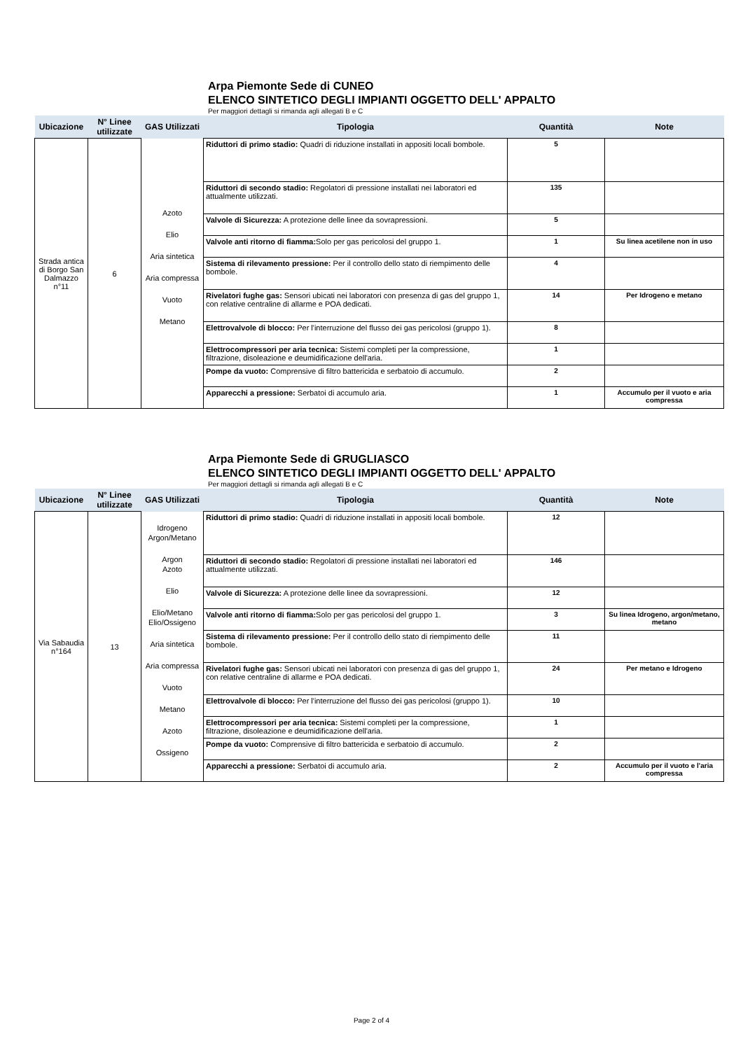Arpa Piemonte Sede di CUNEO
ELENCO SINTETICO DEGLI IMPIANTI OGGETTO DELL' APPALTO
Per maggiori dettagli si rimanda agli allegati B e C
| Ubicazione | N° Linee utilizzate | GAS Utilizzati | Tipologia | Quantità | Note |
| --- | --- | --- | --- | --- | --- |
| Strada antica di Borgo San Dalmazzo n°11 | 6 | Azoto Elio Aria sintetica Aria compressa Vuoto Metano | Riduttori di primo stadio: Quadri di riduzione installati in appositi locali bombole. | 5 | |
| | | | Riduttori di secondo stadio: Regolatori di pressione installati nei laboratori ed attualmente utilizzati. | 135 | |
| | | | Valvole di Sicurezza: A protezione delle linee da sovrapressioni. | 5 | |
| | | | Valvole anti ritorno di fiamma: Solo per gas pericolosi del gruppo 1. | 1 | Su linea acetilene non in uso |
| | | | Sistema di rilevamento pressione: Per il controllo dello stato di riempimento delle bombole. | 4 | |
| | | | Rivelatori fughe gas: Sensori ubicati nei laboratori con presenza di gas del gruppo 1, con relative centraline di allarme e POA dedicati. | 14 | Per Idrogeno e metano |
| | | | Elettrovalvole di blocco: Per l'interruzione del flusso dei gas pericolosi (gruppo 1). | 8 | |
| | | | Elettrocompressori per aria tecnica: Sistemi completi per la compressione, filtrazione, disoleazione e deumidificazione dell'aria. | 1 | |
| | | | Pompe da vuoto: Comprensive di filtro battericida e serbatoio di accumulo. | 2 | |
| | | | Apparecchi a pressione: Serbatoi di accumulo aria. | 1 | Accumulo per il vuoto e aria compressa |
Arpa Piemonte Sede di GRUGLIASCO
ELENCO SINTETICO DEGLI IMPIANTI OGGETTO DELL' APPALTO
Per maggiori dettagli si rimanda agli allegati B e C
| Ubicazione | N° Linee utilizzate | GAS Utilizzati | Tipologia | Quantità | Note |
| --- | --- | --- | --- | --- | --- |
| Via Sabaudia n°164 | 13 | Idrogeno Argon/Metano Argon Azoto Elio Elio/Metano Elio/Ossigeno Aria sintetica Aria compressa Vuoto Metano Azoto Ossigeno | Riduttori di primo stadio: Quadri di riduzione installati in appositi locali bombole. | 12 | |
| | | | Riduttori di secondo stadio: Regolatori di pressione installati nei laboratori ed attualmente utilizzati. | 146 | |
| | | | Valvole di Sicurezza: A protezione delle linee da sovrapressioni. | 12 | |
| | | | Valvole anti ritorno di fiamma: Solo per gas pericolosi del gruppo 1. | 3 | Su linea Idrogeno, argon/metano, metano |
| | | | Sistema di rilevamento pressione: Per il controllo dello stato di riempimento delle bombole. | 11 | |
| | | | Rivelatori fughe gas: Sensori ubicati nei laboratori con presenza di gas del gruppo 1, con relative centraline di allarme e POA dedicati. | 24 | Per metano e Idrogeno |
| | | | Elettrovalvole di blocco: Per l'interruzione del flusso dei gas pericolosi (gruppo 1). | 10 | |
| | | | Elettrocompressori per aria tecnica: Sistemi completi per la compressione, filtrazione, disoleazione e deumidificazione dell'aria. | 1 | |
| | | | Pompe da vuoto: Comprensive di filtro battericida e serbatoio di accumulo. | 2 | |
| | | | Apparecchi a pressione: Serbatoi di accumulo aria. | 2 | Accumulo per il vuoto e l'aria compressa |
Page 2 of 4